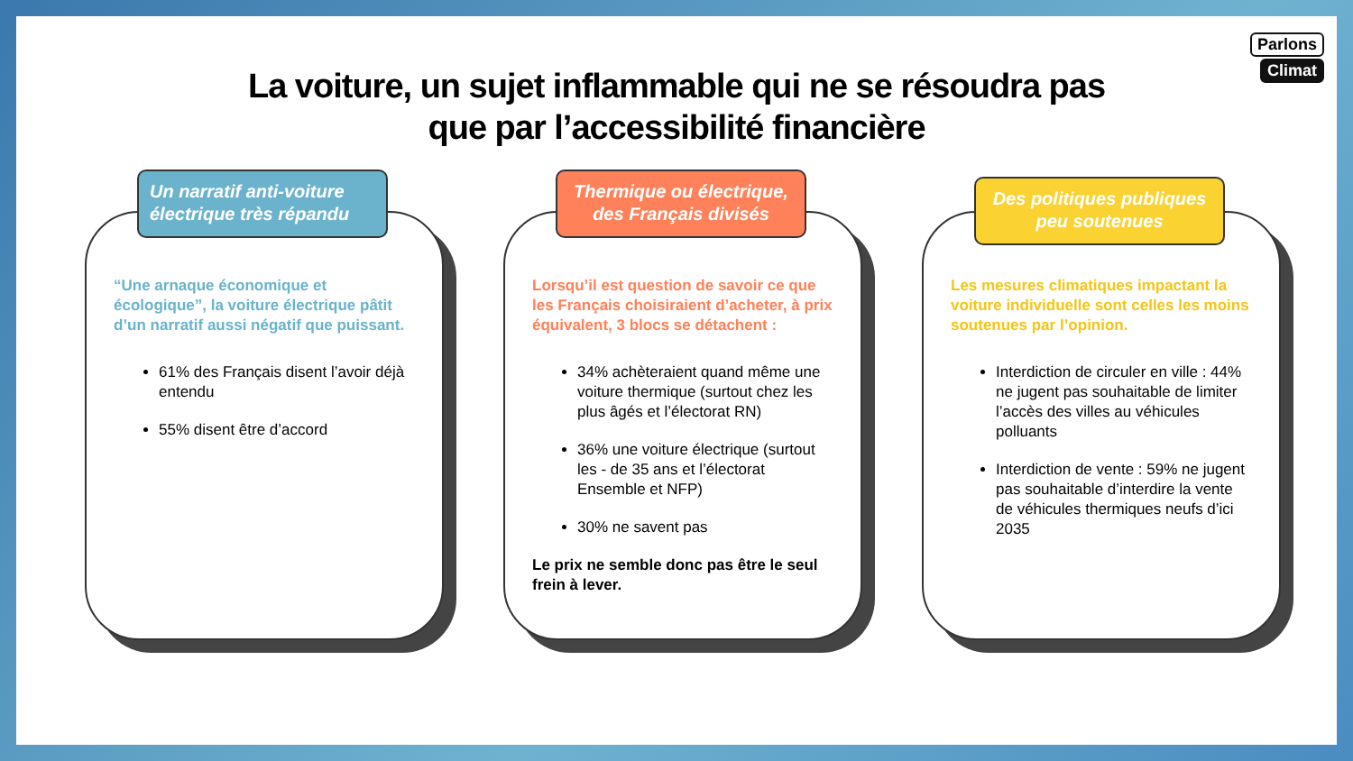Parlons
Climat
La voiture, un sujet inflammable qui ne se résoudra pas
que par l’accessibilité financière
Un narratif anti-voiture électrique très répandu
“Une arnaque économique et écologique”, la voiture électrique pâtit d’un narratif aussi négatif que puissant.
61% des Français disent l’avoir déjà entendu
55% disent être d’accord
Thermique ou électrique, des Français divisés
Lorsqu’il est question de savoir ce que les Français choisiraient d’acheter, à prix équivalent, 3 blocs se détachent :
34% achèteraient quand même une voiture thermique (surtout chez les plus âgés et l’électorat RN)
36% une voiture électrique (surtout les - de 35 ans et l’électorat Ensemble et NFP)
30% ne savent pas
Le prix ne semble donc pas être le seul frein à lever.
Des politiques publiques peu soutenues
Les mesures climatiques impactant la voiture individuelle sont celles les moins soutenues par l’opinion.
Interdiction de circuler en ville : 44% ne jugent pas souhaitable de limiter l’accès des villes au véhicules polluants
Interdiction de vente : 59% ne jugent pas souhaitable d’interdire la vente de véhicules thermiques neufs d’ici 2035